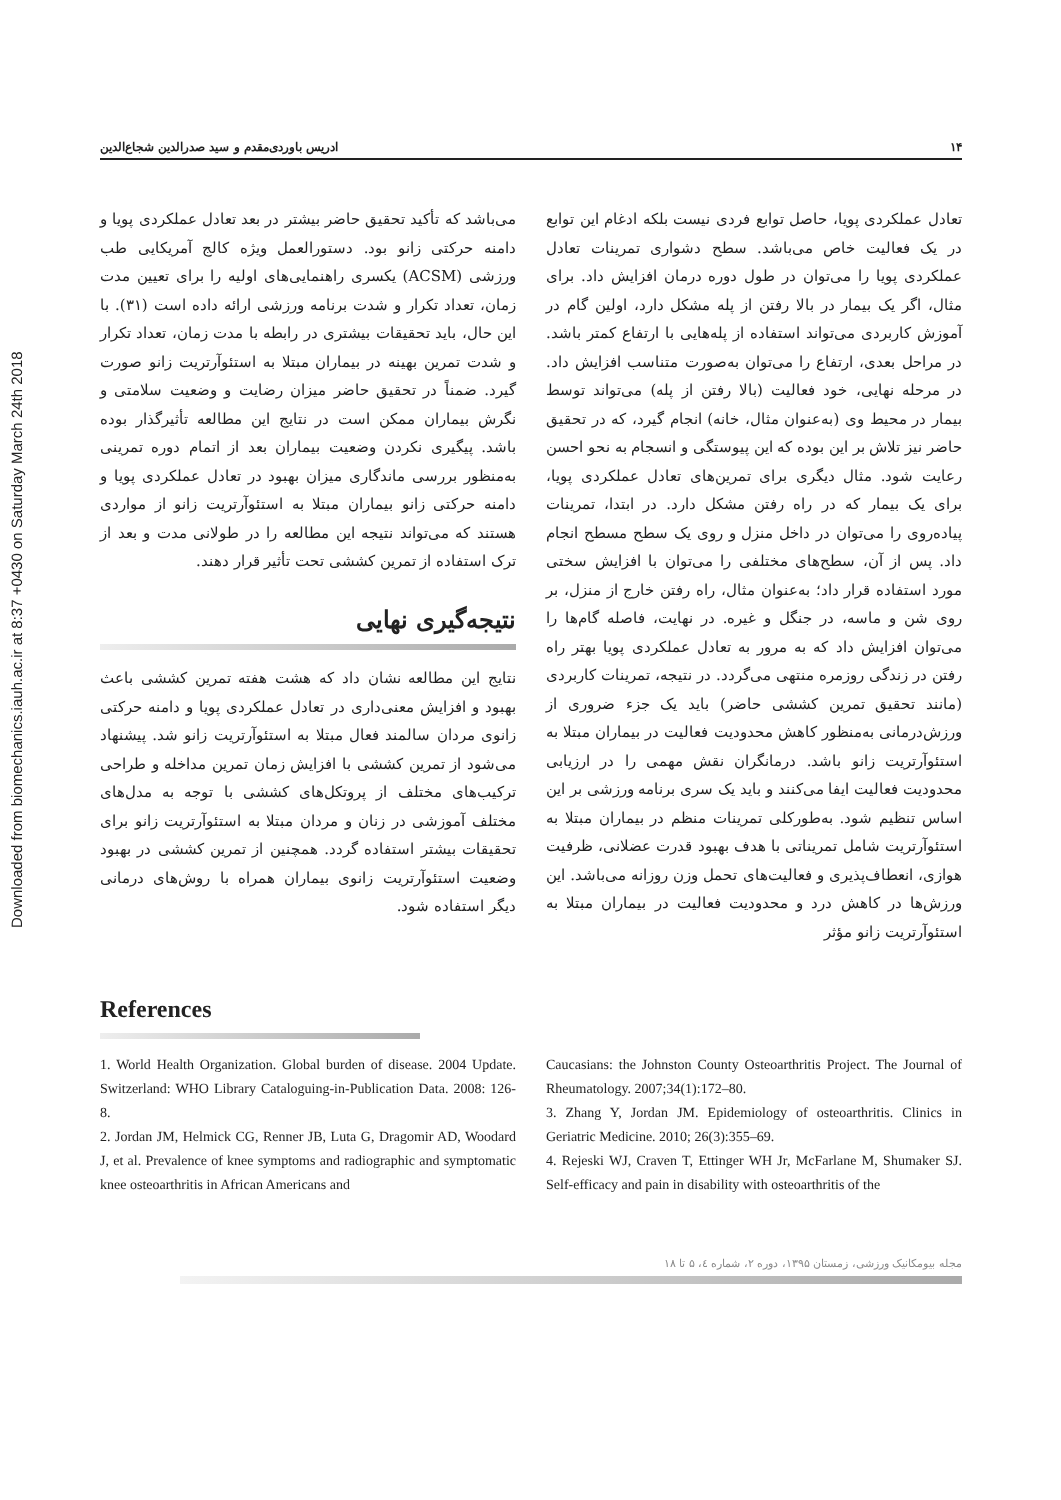Downloaded from biomechanics.iauh.ac.ir at 8:37 +0430 on Saturday March 24th 2018
۱۴ ادریس باوردی‌مقدم و سید صدرالدین شجاع‌الدین
تعادل عملکردی پویا، حاصل توابع فردی نیست بلکه ادغام این توابع در یک فعالیت خاص می‌باشد. سطح دشواری تمرینات تعادل عملکردی پویا را می‌توان در طول دوره درمان افزایش داد. برای مثال، اگر یک بیمار در بالا رفتن از پله مشکل دارد، اولین گام در آموزش کاربردی می‌تواند استفاده از پله‌هایی با ارتفاع کمتر باشد. در مراحل بعدی، ارتفاع را می‌توان به‌صورت متناسب افزایش داد. در مرحله نهایی، خود فعالیت (بالا رفتن از پله) می‌تواند توسط بیمار در محیط وی (به‌عنوان مثال، خانه) انجام گیرد، که در تحقیق حاضر نیز تلاش بر این بوده که این پیوستگی و انسجام به نحو احسن رعایت شود. مثال دیگری برای تمرین‌های تعادل عملکردی پویا، برای یک بیمار که در راه رفتن مشکل دارد. در ابتدا، تمرینات پیاده‌روی را می‌توان در داخل منزل و روی یک سطح مسطح انجام داد. پس از آن، سطح‌های مختلفی را می‌توان با افزایش سختی مورد استفاده قرار داد؛ به‌عنوان مثال، راه رفتن خارج از منزل، بر روی شن و ماسه، در جنگل و غیره. در نهایت، فاصله گام‌ها را می‌توان افزایش داد که به مرور به تعادل عملکردی پویا بهتر راه رفتن در زندگی روزمره منتهی می‌گردد. در نتیجه، تمرینات کاربردی (مانند تحقیق تمرین کششی حاضر) باید یک جزء ضروری از ورزش‌درمانی به‌منظور کاهش محدودیت فعالیت در بیماران مبتلا به استئوآرتریت زانو باشد. درمانگران نقش مهمی را در ارزیابی محدودیت فعالیت ایفا می‌کنند و باید یک سری برنامه ورزشی بر این اساس تنظیم شود. به‌طورکلی تمرینات منظم در بیماران مبتلا به استئوآرتریت شامل تمریناتی با هدف بهبود قدرت عضلانی، ظرفیت هوازی، انعطاف‌پذیری و فعالیت‌های تحمل وزن روزانه می‌باشد. این ورزش‌ها در کاهش درد و محدودیت فعالیت در بیماران مبتلا به استئوآرتریت زانو مؤثر
می‌باشد که تأکید تحقیق حاضر بیشتر در بعد تعادل عملکردی پویا و دامنه حرکتی زانو بود. دستورالعمل ویژه کالج آمریکایی طب ورزشی (ACSM) یکسری راهنمایی‌های اولیه را برای تعیین مدت زمان، تعداد تکرار و شدت برنامه ورزشی ارائه داده است (۳۱). با این حال، باید تحقیقات بیشتری در رابطه با مدت زمان، تعداد تکرار و شدت تمرین بهینه در بیماران مبتلا به استئوآرتریت زانو صورت گیرد. ضمناً در تحقیق حاضر میزان رضایت و وضعیت سلامتی و نگرش بیماران ممکن است در نتایج این مطالعه تأثیرگذار بوده باشد. پیگیری نکردن وضعیت بیماران بعد از اتمام دوره تمرینی به‌منظور بررسی ماندگاری میزان بهبود در تعادل عملکردی پویا و دامنه حرکتی زانو بیماران مبتلا به استئوآرتریت زانو از مواردی هستند که می‌تواند نتیجه این مطالعه را در طولانی مدت و بعد از ترک استفاده از تمرین کششی تحت تأثیر قرار دهند.
نتیجه‌گیری نهایی
نتایج این مطالعه نشان داد که هشت هفته تمرین کششی باعث بهبود و افزایش معنی‌داری در تعادل عملکردی پویا و دامنه حرکتی زانوی مردان سالمند فعال مبتلا به استئوآرتریت زانو شد. پیشنهاد می‌شود از تمرین کششی با افزایش زمان تمرین مداخله و طراحی ترکیب‌های مختلف از پروتکل‌های کششی با توجه به مدل‌های مختلف آموزشی در زنان و مردان مبتلا به استئوآرتریت زانو برای تحقیقات بیشتر استفاده گردد. همچنین از تمرین کششی در بهبود وضعیت استئوآرتریت زانوی بیماران همراه با روش‌های درمانی دیگر استفاده شود.
References
1. World Health Organization. Global burden of disease. 2004 Update. Switzerland: WHO Library Cataloguing-in-Publication Data. 2008: 126-8.
2. Jordan JM, Helmick CG, Renner JB, Luta G, Dragomir AD, Woodard J, et al. Prevalence of knee symptoms and radiographic and symptomatic knee osteoarthritis in African Americans and
Caucasians: the Johnston County Osteoarthritis Project. The Journal of Rheumatology. 2007;34(1):172–80.
3. Zhang Y, Jordan JM. Epidemiology of osteoarthritis. Clinics in Geriatric Medicine. 2010; 26(3):355–69.
4. Rejeski WJ, Craven T, Ettinger WH Jr, McFarlane M, Shumaker SJ. Self-efficacy and pain in disability with osteoarthritis of the
مجله بیومکانیک ورزشی، زمستان ۱۳۹۵، دوره ۲، شماره ٤، ۵ تا ۱۸